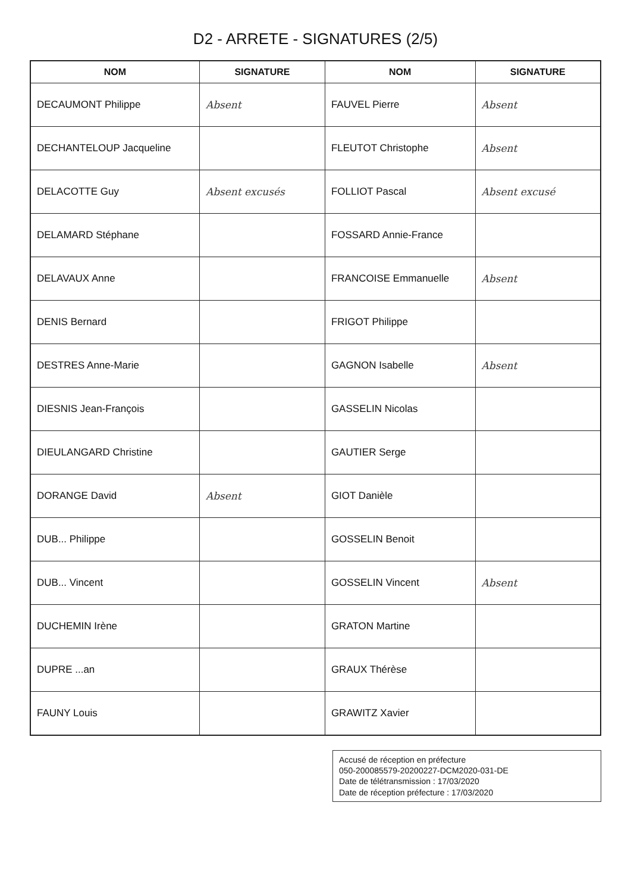D2 - ARRETE - SIGNATURES (2/5)
| NOM | SIGNATURE | NOM | SIGNATURE |
| --- | --- | --- | --- |
| DECAUMONT Philippe | Absent | FAUVEL Pierre | Absent |
| DECHANTELOUP Jacqueline | | FLEUTOT Christophe | Absent |
| DELACOTTE Guy | Absent excusés | FOLLIOT Pascal | Absent excusé |
| DELAMARD Stéphane | | FOSSARD Annie-France | |
| DELAVAUX Anne | | FRANCOISE Emmanuelle | Absent |
| DENIS Bernard | | FRIGOT Philippe | |
| DESTRES Anne-Marie | | GAGNON Isabelle | Absent |
| DIESNIS Jean-François | | GASSELIN Nicolas | |
| DIEULANGARD Christine | | GAUTIER Serge | |
| DORANGE David | Absent | GIOT Danièle | |
| DUB... Philippe | | GOSSELIN Benoit | |
| DUB... Vincent | | GOSSELIN Vincent | Absent |
| DUCHEMIN Irène | | GRATON Martine | |
| DUPRE ...an | | GRAUX Thérèse | |
| FAUNY Louis | | GRAWITZ Xavier | |
Accusé de réception en préfecture
050-200085579-20200227-DCM2020-031-DE
Date de télétransmission : 17/03/2020
Date de réception préfecture : 17/03/2020